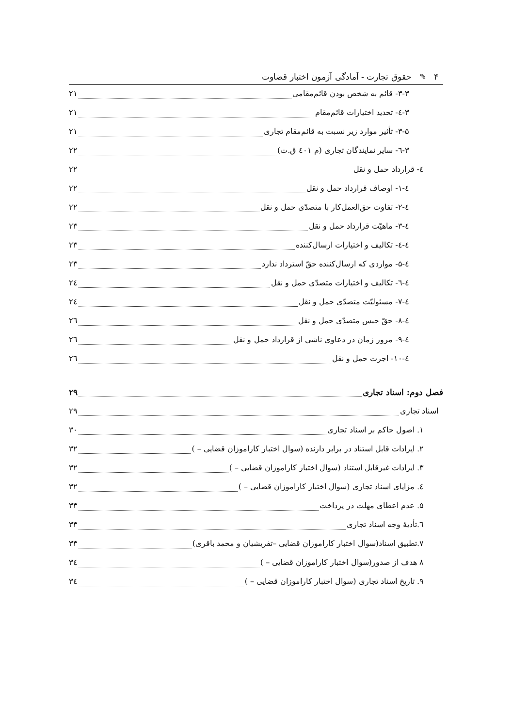۴ ✎ حقوق تجارت - آمادگی آزمون اختبار قضاوت
۳-۳- قائم به شخص بودن قائم‌مقامی ۲۱
۳-٤- تحدید اختیارات قائم‌مقام ۲۱
۳-۵- تأثیر موارد زیر نسبت به قائم‌مقام تجاری ۲۱
۳-٦- سایر نمایندگان تجاری (م ٤۰۱ ق.ت) ۲۲
٤- قرارداد حمل و نقل ۲۲
٤-۱- اوصاف قرارداد حمل و نقل ۲۲
٤-۲- تفاوت حق‌العمل‌کار با متصدّی حمل و نقل ۲۲
٤-۳- ماهیّت قرارداد حمل و نقل ۲۳
٤-٤- تکالیف و اختیارات ارسال‌کننده ۲۳
٤-۵- مواردی که ارسال‌کننده حقّ استرداد ندارد ۲۳
٤-٦- تکالیف و اختیارات متصدّی حمل و نقل ۲٤
٤-۷- مسئولیّت متصدّی حمل و نقل ۲٤
٤-۸- حقّ حبس متصدّی حمل و نقل ۲٦
٤-۹- مرور زمان در دعاوی ناشی از قرارداد حمل و نقل ۲٦
٤-۱۰- اجرت حمل و نقل ۲٦
فصل دوم: اسناد تجاری ۲۹
اسناد تجاری ۲۹
۱. اصول حاکم بر اسناد تجاری ۳۰
۲. ایرادات قابل استناد در برابر دارنده (سوال اختبار کاراموزان قضایی – ) ۳۲
۳. ایرادات غیرقابل استناد (سوال اختبار کاراموزان قضایی – ) ۳۲
٤. مزایای اسناد تجاری (سوال اختبار کاراموزان قضایی – ) ۳۲
۵. عدم اعطای مهلت در پرداخت ۳۳
٦.تأدیهٔ وجه اسناد تجاری ۳۳
۷.تطبیق اسناد(سوال اختبار کاراموزان قضایی –تفریشیان و محمد باقری) ۳۳
۸ هدف از صدور(سوال اختبار کاراموزان قضایی – ) ۳٤
۹. تاریخ اسناد تجاری (سوال اختبار کاراموزان قضایی – ) ۳٤